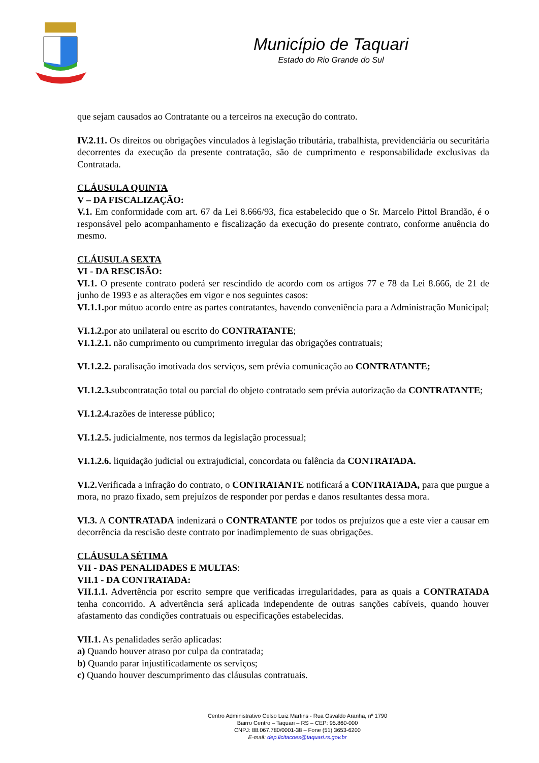Município de Taquari
Estado do Rio Grande do Sul
que sejam causados ao Contratante ou a terceiros na execução do contrato.
IV.2.11. Os direitos ou obrigações vinculados à legislação tributária, trabalhista, previdenciária ou securitária decorrentes da execução da presente contratação, são de cumprimento e responsabilidade exclusivas da Contratada.
CLÁUSULA QUINTA
V – DA FISCALIZAÇÃO:
V.1. Em conformidade com art. 67 da Lei 8.666/93, fica estabelecido que o Sr. Marcelo Pittol Brandão, é o responsável pelo acompanhamento e fiscalização da execução do presente contrato, conforme anuência do mesmo.
CLÁUSULA SEXTA
VI - DA RESCISÃO:
VI.1. O presente contrato poderá ser rescindido de acordo com os artigos 77 e 78 da Lei 8.666, de 21 de junho de 1993 e as alterações em vigor e nos seguintes casos:
VI.1.1. por mútuo acordo entre as partes contratantes, havendo conveniência para a Administração Municipal;
VI.1.2. por ato unilateral ou escrito do CONTRATANTE;
VI.1.2.1. não cumprimento ou cumprimento irregular das obrigações contratuais;
VI.1.2.2. paralisação imotivada dos serviços, sem prévia comunicação ao CONTRATANTE;
VI.1.2.3. subcontratação total ou parcial do objeto contratado sem prévia autorização da CONTRATANTE;
VI.1.2.4. razões de interesse público;
VI.1.2.5. judicialmente, nos termos da legislação processual;
VI.1.2.6. liquidação judicial ou extrajudicial, concordata ou falência da CONTRATADA.
VI.2. Verificada a infração do contrato, o CONTRATANTE notificará a CONTRATADA, para que purgue a mora, no prazo fixado, sem prejuízos de responder por perdas e danos resultantes dessa mora.
VI.3. A CONTRATADA indenizará o CONTRATANTE por todos os prejuízos que a este vier a causar em decorrência da rescisão deste contrato por inadimplemento de suas obrigações.
CLÁUSULA SÉTIMA
VII - DAS PENALIDADES E MULTAS:
VII.1 - DA CONTRATADA:
VII.1.1. Advertência por escrito sempre que verificadas irregularidades, para as quais a CONTRATADA tenha concorrido. A advertência será aplicada independente de outras sanções cabíveis, quando houver afastamento das condições contratuais ou especificações estabelecidas.
VII.1. As penalidades serão aplicadas:
a) Quando houver atraso por culpa da contratada;
b) Quando parar injustificadamente os serviços;
c) Quando houver descumprimento das cláusulas contratuais.
Centro Administrativo Celso Luiz Martins - Rua Osvaldo Aranha, nº 1790
Bairro Centro – Taquari – RS – CEP: 95.860-000
CNPJ: 88.067.780/0001-38 – Fone (51) 3653-6200
E-mail: dep.licitacoes@taquari.rs.gov.br